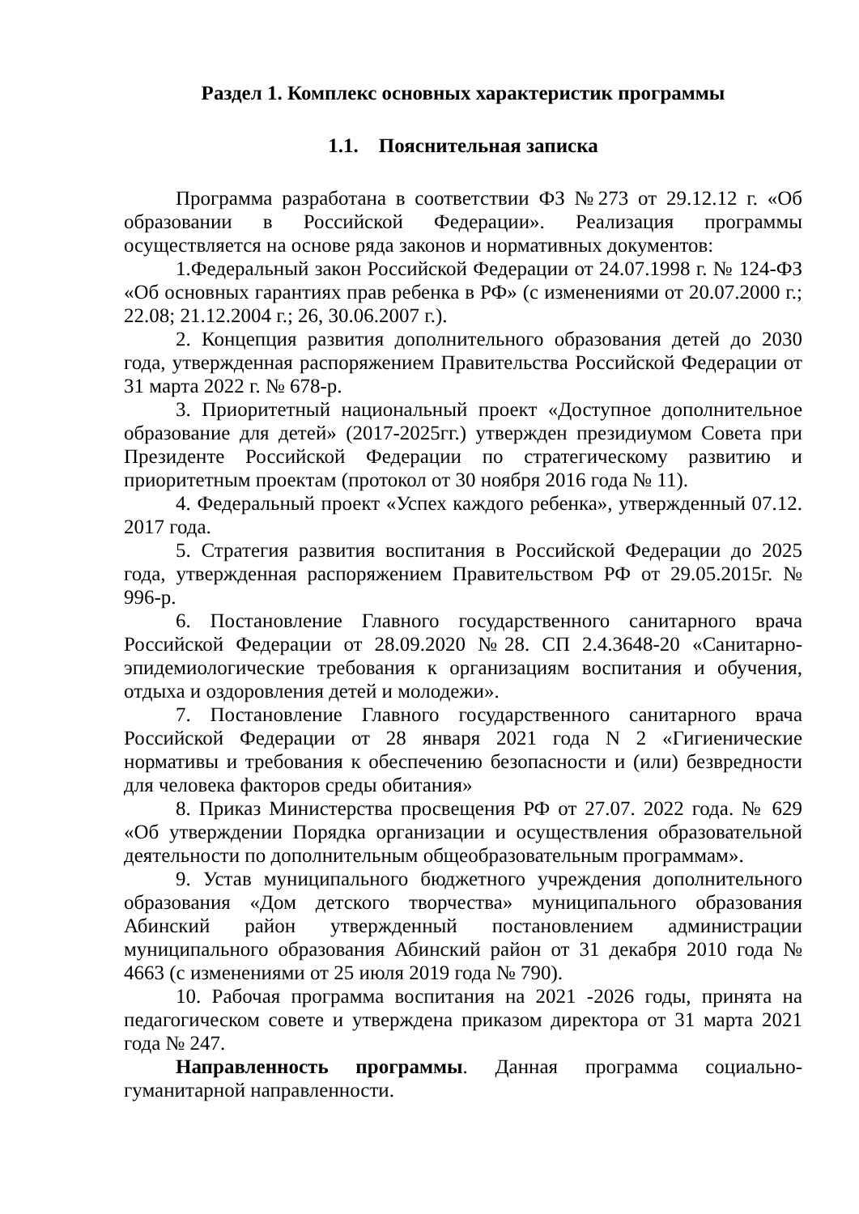Раздел 1. Комплекс основных характеристик программы
1.1. Пояснительная записка
Программа разработана в соответствии ФЗ №273 от 29.12.12 г. «Об образовании в Российской Федерации». Реализация программы осуществляется на основе ряда законов и нормативных документов:
1.Федеральный закон Российской Федерации от 24.07.1998 г. № 124-ФЗ «Об основных гарантиях прав ребенка в РФ» (с изменениями от 20.07.2000 г.; 22.08; 21.12.2004 г.; 26, 30.06.2007 г.).
2. Концепция развития дополнительного образования детей до 2030 года, утвержденная распоряжением Правительства Российской Федерации от 31 марта 2022 г. № 678-р.
3. Приоритетный национальный проект «Доступное дополнительное образование для детей» (2017-2025гг.) утвержден президиумом Совета при Президенте Российской Федерации по стратегическому развитию и приоритетным проектам (протокол от 30 ноября 2016 года № 11).
4. Федеральный проект «Успех каждого ребенка», утвержденный 07.12. 2017 года.
5. Стратегия развития воспитания в Российской Федерации до 2025 года, утвержденная распоряжением Правительством РФ от 29.05.2015г. № 996-р.
6. Постановление Главного государственного санитарного врача Российской Федерации от 28.09.2020 №28. СП 2.4.3648-20 «Санитарно-эпидемиологические требования к организациям воспитания и обучения, отдыха и оздоровления детей и молодежи».
7. Постановление Главного государственного санитарного врача Российской Федерации от 28 января 2021 года N 2 «Гигиенические нормативы и требования к обеспечению безопасности и (или) безвредности для человека факторов среды обитания»
8. Приказ Министерства просвещения РФ от 27.07. 2022 года. № 629 «Об утверждении Порядка организации и осуществления образовательной деятельности по дополнительным общеобразовательным программам».
9. Устав муниципального бюджетного учреждения дополнительного образования «Дом детского творчества» муниципального образования Абинский район утвержденный постановлением администрации муниципального образования Абинский район от 31 декабря 2010 года № 4663 (с изменениями от 25 июля 2019 года № 790).
10. Рабочая программа воспитания на 2021 -2026 годы, принята на педагогическом совете и утверждена приказом директора от 31 марта 2021 года № 247.
Направленность программы. Данная программа социально-гуманитарной направленности.